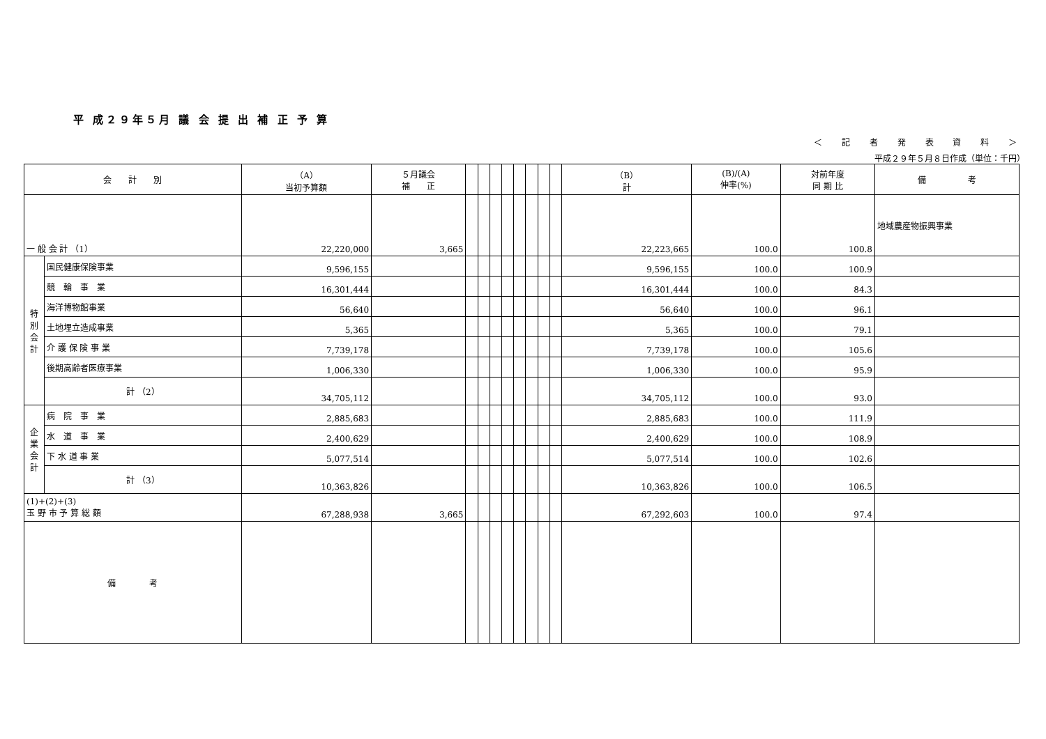平 成２９年５月 議 会 提 出 補 正 予 算
＜ 記 者 発 表 資 料 ＞
平成２９年５月８日作成（単位：千円）
| 会 計 別 | | （A） 当初予算額 | ５月議会 補 正 | | | | | | | | | （B） 計 | (B)/(A) 伸率(%) | 対前年度 同 期 比 | 備 考 |
| --- | --- | --- | --- | --- | --- | --- | --- | --- | --- | --- | --- | --- | --- | --- | --- |
| 一 般 会 計 （1） | | 22,220,000 | 3,665 | | | | | | | | | 22,223,665 | 100.0 | 100.8 | 地域農産物振興事業 |
| 特 別 会 計 | 国民健康保険事業 | 9,596,155 | | | | | | | | | | 9,596,155 | 100.0 | 100.9 | |
| | 競 輪 事 業 | 16,301,444 | | | | | | | | | | 16,301,444 | 100.0 | 84.3 | |
| | 海洋博物館事業 | 56,640 | | | | | | | | | | 56,640 | 100.0 | 96.1 | |
| | 土地埋立造成事業 | 5,365 | | | | | | | | | | 5,365 | 100.0 | 79.1 | |
| | 介 護 保 険 事 業 | 7,739,178 | | | | | | | | | | 7,739,178 | 100.0 | 105.6 | |
| | 後期高齢者医療事業 | 1,006,330 | | | | | | | | | | 1,006,330 | 100.0 | 95.9 | |
| | 計 （2） | 34,705,112 | | | | | | | | | | 34,705,112 | 100.0 | 93.0 | |
| 企 業 会 計 | 病 院 事 業 | 2,885,683 | | | | | | | | | | 2,885,683 | 100.0 | 111.9 | |
| | 水 道 事 業 | 2,400,629 | | | | | | | | | | 2,400,629 | 100.0 | 108.9 | |
| | 下 水 道 事 業 | 5,077,514 | | | | | | | | | | 5,077,514 | 100.0 | 102.6 | |
| | 計 （3） | 10,363,826 | | | | | | | | | | 10,363,826 | 100.0 | 106.5 | |
| (1)+(2)+(3) 玉 野 市 予 算 総 額 | | 67,288,938 | 3,665 | | | | | | | | | 67,292,603 | 100.0 | 97.4 | |
| 備 考 | | | | | | | | | | | | | | | |